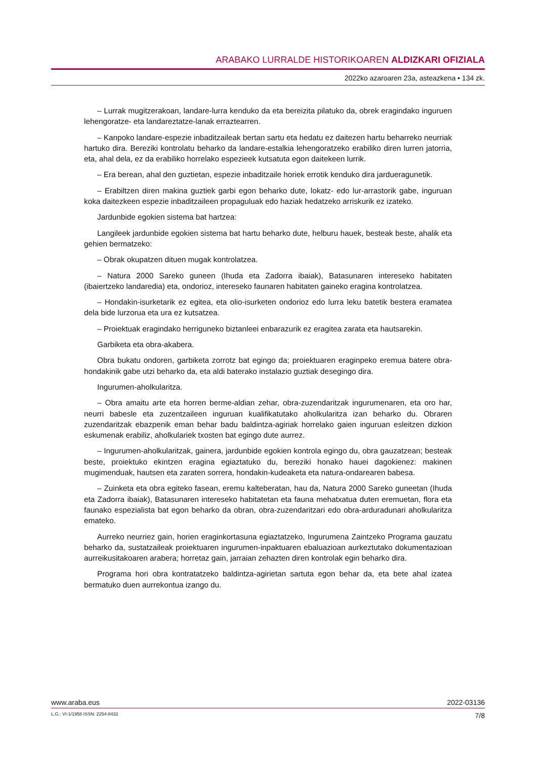ARABAKO LURRALDE HISTORIKOAREN ALDIZKARI OFIZIALA
2022ko azaroaren 23a, asteazkena • 134 zk.
– Lurrak mugitzerakoan, landare-lurra kenduko da eta bereizita pilatuko da, obrek eragindako inguruen lehengoratze- eta landareztatze-lanak erraztearren.
– Kanpoko landare-espezie inbaditzaileak bertan sartu eta hedatu ez daitezen hartu beharreko neurriak hartuko dira. Bereziki kontrolatu beharko da landare-estalkia lehengoratzeko erabiliko diren lurren jatorria, eta, ahal dela, ez da erabiliko horrelako espezieek kutsatuta egon daitekeen lurrik.
– Era berean, ahal den guztietan, espezie inbaditzaile horiek errotik kenduko dira jardueragunetik.
– Erabiltzen diren makina guztiek garbi egon beharko dute, lokatz- edo lur-arrastorik gabe, inguruan koka daitezkeen espezie inbaditzaileen propaguluak edo haziak hedatzeko arriskurik ez izateko.
Jardunbide egokien sistema bat hartzea:
Langileek jardunbide egokien sistema bat hartu beharko dute, helburu hauek, besteak beste, ahalik eta gehien bermatzeko:
– Obrak okupatzen dituen mugak kontrolatzea.
– Natura 2000 Sareko guneen (Ihuda eta Zadorra ibaiak), Batasunaren intereseko habitaten (ibaiertzeko landaredia) eta, ondorioz, intereseko faunaren habitaten gaineko eragina kontrolatzea.
– Hondakin-isurketarik ez egitea, eta olio-isurketen ondorioz edo lurra leku batetik bestera eramatea dela bide lurzorua eta ura ez kutsatzea.
– Proiektuak eragindako herriguneko biztanleei enbarazurik ez eragitea zarata eta hautsarekin.
Garbiketa eta obra-akabera.
Obra bukatu ondoren, garbiketa zorrotz bat egingo da; proiektuaren eraginpeko eremua batere obra-hondakinik gabe utzi beharko da, eta aldi baterako instalazio guztiak desegingo dira.
Ingurumen-aholkularitza.
– Obra amaitu arte eta horren berme-aldian zehar, obra-zuzendaritzak ingurumenaren, eta oro har, neurri babesle eta zuzentzaileen inguruan kualifikatutako aholkularitza izan beharko du. Obraren zuzendaritzak ebazpenik eman behar badu baldintza-agiriak horrelako gaien inguruan esleitzen dizkion eskumenak erabiliz, aholkulariek txosten bat egingo dute aurrez.
– Ingurumen-aholkularitzak, gainera, jardunbide egokien kontrola egingo du, obra gauzatzean; besteak beste, proiektuko ekintzen eragina egiaztatuko du, bereziki honako hauei dagokienez: makinen mugimenduak, hautsen eta zaraten sorrera, hondakin-kudeaketa eta natura-ondarearen babesa.
– Zuinketa eta obra egiteko fasean, eremu kalteberatan, hau da, Natura 2000 Sareko guneetan (Ihuda eta Zadorra ibaiak), Batasunaren intereseko habitatetan eta fauna mehatxatua duten eremuetan, flora eta faunako espezialista bat egon beharko da obran, obra-zuzendaritzari edo obra-arduradunari aholkularitza emateko.
Aurreko neurriez gain, horien eraginkortasuna egiaztatzeko, Ingurumena Zaintzeko Programa gauzatu beharko da, sustatzaileak proiektuaren ingurumen-inpaktuaren ebaluazioan aurkeztutako dokumentazioan aurreikusitakoaren arabera; horretaz gain, jarraian zehazten diren kontrolak egin beharko dira.
Programa hori obra kontratatzeko baldintza-agirietan sartuta egon behar da, eta bete ahal izatea bermatuko duen aurrekontua izango du.
www.araba.eus 2022-03136
L.G.: VI-1/1958 ISSN: 2254-8432 7/8